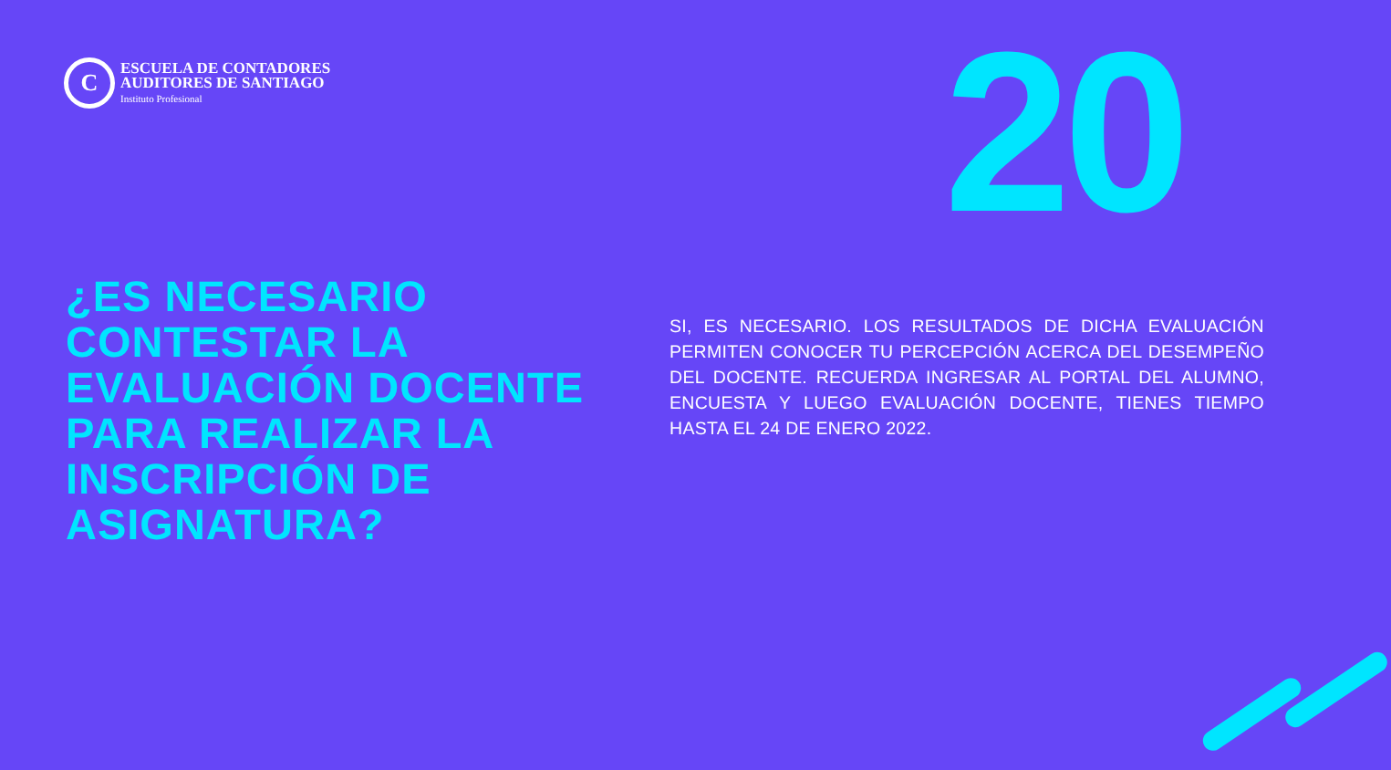C
ESCUELA DE CONTADORES
AUDITORES DE SANTIAGO
Instituto Profesional
20
¿ES NECESARIO
CONTESTAR LA
EVALUACIÓN DOCENTE
PARA REALIZAR LA
INSCRIPCIÓN DE
ASIGNATURA?
SI, ES NECESARIO. LOS RESULTADOS DE DICHA EVALUACIÓN PERMITEN CONOCER TU PERCEPCIÓN ACERCA DEL DESEMPEÑO DEL DOCENTE. RECUERDA INGRESAR AL PORTAL DEL ALUMNO, ENCUESTA Y LUEGO EVALUACIÓN DOCENTE, TIENES TIEMPO HASTA EL 24 DE ENERO 2022.